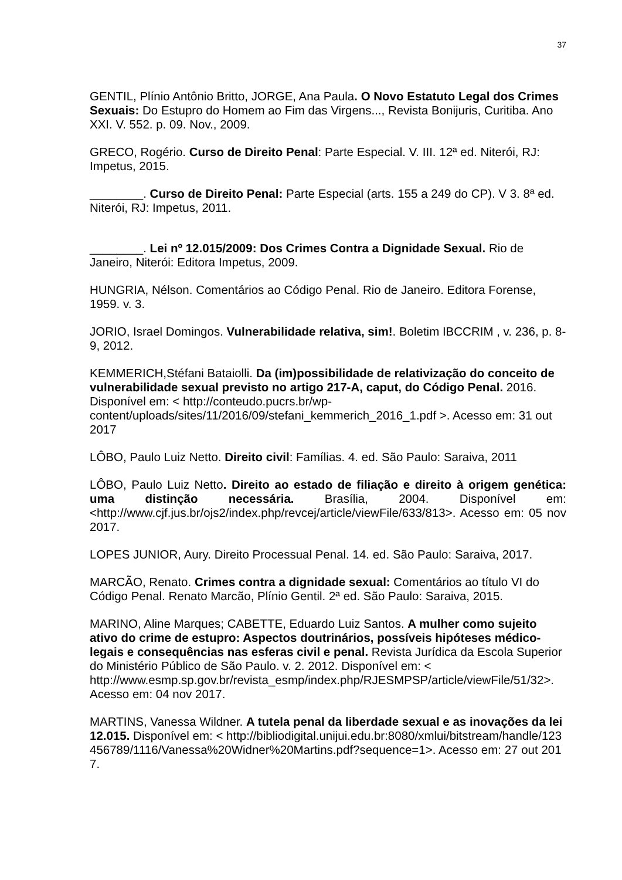37
GENTIL, Plínio Antônio Britto, JORGE, Ana Paula. O Novo Estatuto Legal dos Crimes Sexuais: Do Estupro do Homem ao Fim das Virgens..., Revista Bonijuris, Curitiba. Ano XXI. V. 552. p. 09. Nov., 2009.
GRECO, Rogério. Curso de Direito Penal: Parte Especial. V. III. 12ª ed. Niterói, RJ: Impetus, 2015.
________. Curso de Direito Penal: Parte Especial (arts. 155 a 249 do CP). V 3. 8ª ed. Niterói, RJ: Impetus, 2011.
________. Lei nº 12.015/2009: Dos Crimes Contra a Dignidade Sexual. Rio de Janeiro, Niterói: Editora Impetus, 2009.
HUNGRIA, Nélson. Comentários ao Código Penal. Rio de Janeiro. Editora Forense, 1959. v. 3.
JORIO, Israel Domingos. Vulnerabilidade relativa, sim!. Boletim IBCCRIM , v. 236, p. 8-9, 2012.
KEMMERICH,Stéfani Bataiolli. Da (im)possibilidade de relativização do conceito de vulnerabilidade sexual previsto no artigo 217-A, caput, do Código Penal. 2016. Disponível em: < http://conteudo.pucrs.br/wp-content/uploads/sites/11/2016/09/stefani_kemmerich_2016_1.pdf >. Acesso em: 31 out 2017
LÔBO, Paulo Luiz Netto. Direito civil: Famílias. 4. ed. São Paulo: Saraiva, 2011
LÔBO, Paulo Luiz Netto. Direito ao estado de filiação e direito à origem genética: uma distinção necessária. Brasília, 2004. Disponível em: <http://www.cjf.jus.br/ojs2/index.php/revcej/article/viewFile/633/813>. Acesso em: 05 nov 2017.
LOPES JUNIOR, Aury. Direito Processual Penal. 14. ed. São Paulo: Saraiva, 2017.
MARCÃO, Renato. Crimes contra a dignidade sexual: Comentários ao título VI do Código Penal. Renato Marcão, Plínio Gentil. 2ª ed. São Paulo: Saraiva, 2015.
MARINO, Aline Marques; CABETTE, Eduardo Luiz Santos. A mulher como sujeito ativo do crime de estupro: Aspectos doutrinários, possíveis hipóteses médico-legais e consequências nas esferas civil e penal. Revista Jurídica da Escola Superior do Ministério Público de São Paulo. v. 2. 2012. Disponível em: < http://www.esmp.sp.gov.br/revista_esmp/index.php/RJESMPSP/article/viewFile/51/32>. Acesso em: 04 nov 2017.
MARTINS, Vanessa Wildner. A tutela penal da liberdade sexual e as inovações da lei 12.015. Disponível em: < http://bibliodigital.unijui.edu.br:8080/xmlui/bitstream/handle/123456789/1116/Vanessa%20Widner%20Martins.pdf?sequence=1>. Acesso em: 27 out 2017.